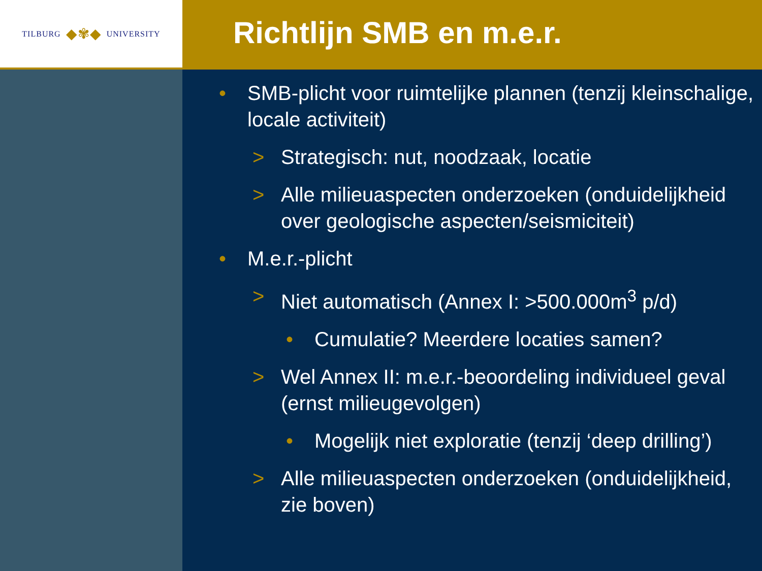TILBURG ◆✾◆ UNIVERSITY
Richtlijn SMB en m.e.r.
• SMB-plicht voor ruimtelijke plannen (tenzij kleinschalige, locale activiteit)
> Strategisch: nut, noodzaak, locatie
> Alle milieuaspecten onderzoeken (onduidelijkheid over geologische aspecten/seismiciteit)
• M.e.r.-plicht
> Niet automatisch (Annex I: >500.000m<sup>3</sup> p/d)
• Cumulatie? Meerdere locaties samen?
> Wel Annex II: m.e.r.-beoordeling individueel geval (ernst milieugevolgen)
• Mogelijk niet exploratie (tenzij ‘deep drilling’)
> Alle milieuaspecten onderzoeken (onduidelijkheid, zie boven)